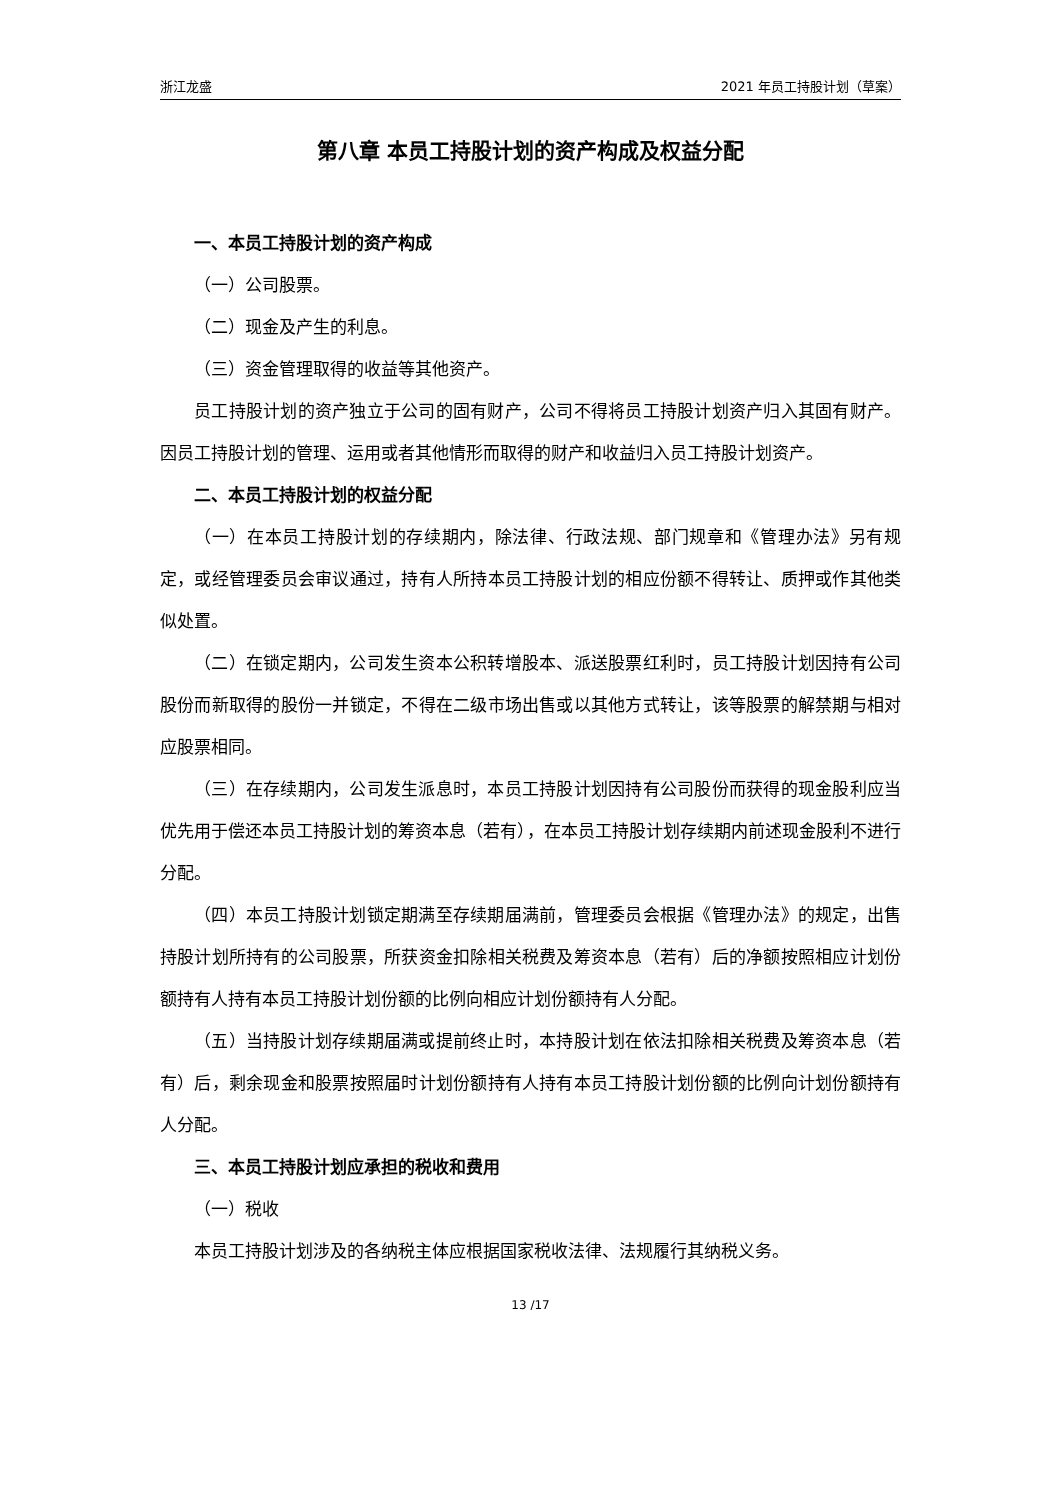浙江龙盛 2021 年员工持股计划（草案）
第八章 本员工持股计划的资产构成及权益分配
一、本员工持股计划的资产构成
（一）公司股票。
（二）现金及产生的利息。
（三）资金管理取得的收益等其他资产。
员工持股计划的资产独立于公司的固有财产，公司不得将员工持股计划资产归入其固有财产。因员工持股计划的管理、运用或者其他情形而取得的财产和收益归入员工持股计划资产。
二、本员工持股计划的权益分配
（一）在本员工持股计划的存续期内，除法律、行政法规、部门规章和《管理办法》另有规定，或经管理委员会审议通过，持有人所持本员工持股计划的相应份额不得转让、质押或作其他类似处置。
（二）在锁定期内，公司发生资本公积转增股本、派送股票红利时，员工持股计划因持有公司股份而新取得的股份一并锁定，不得在二级市场出售或以其他方式转让，该等股票的解禁期与相对应股票相同。
（三）在存续期内，公司发生派息时，本员工持股计划因持有公司股份而获得的现金股利应当优先用于偿还本员工持股计划的筹资本息（若有），在本员工持股计划存续期内前述现金股利不进行分配。
（四）本员工持股计划锁定期满至存续期届满前，管理委员会根据《管理办法》的规定，出售持股计划所持有的公司股票，所获资金扣除相关税费及筹资本息（若有）后的净额按照相应计划份额持有人持有本员工持股计划份额的比例向相应计划份额持有人分配。
（五）当持股计划存续期届满或提前终止时，本持股计划在依法扣除相关税费及筹资本息（若有）后，剩余现金和股票按照届时计划份额持有人持有本员工持股计划份额的比例向计划份额持有人分配。
三、本员工持股计划应承担的税收和费用
（一）税收
本员工持股计划涉及的各纳税主体应根据国家税收法律、法规履行其纳税义务。
13 /17